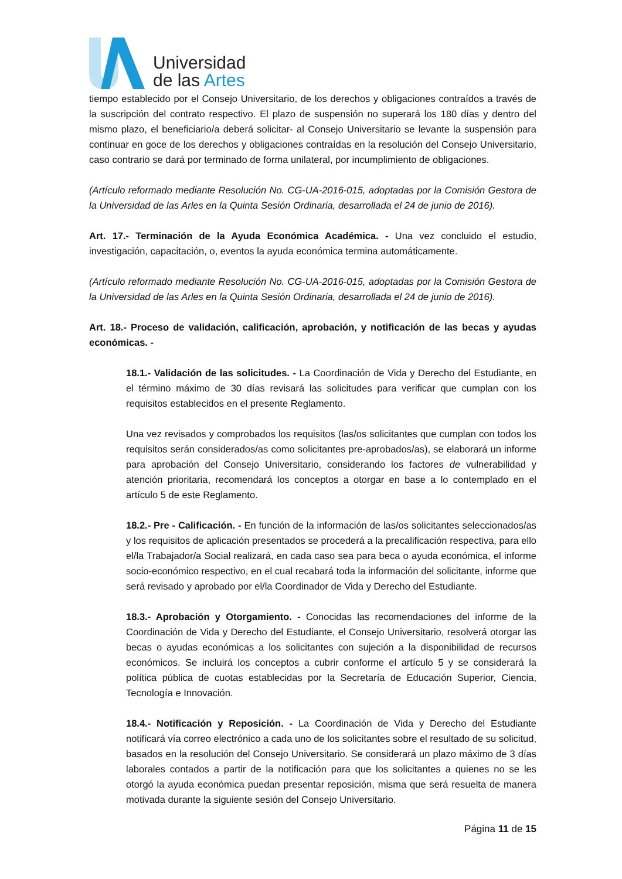Universidad
de las Artes
tiempo establecido por el Consejo Universitario, de los derechos y obligaciones contraídos a través de la suscripción del contrato respectivo. El plazo de suspensión no superará los 180 días y dentro del mismo plazo, el beneficiario/a deberá solicitar- al Consejo Universitario se levante la suspensión para continuar en goce de los derechos y obligaciones contraídas en la resolución del Consejo Universitario, caso contrario se dará por terminado de forma unilateral, por incumplimiento de obligaciones.
(Artículo reformado mediante Resolución No. CG-UA-2016-015, adoptadas por la Comisión Gestora de la Universidad de las Arles en la Quinta Sesión Ordinaria, desarrollada el 24 de junio de 2016).
Art. 17.- Terminación de la Ayuda Económica Académica. - Una vez concluido el estudio, investigación, capacitación, o, eventos la ayuda económica termina automáticamente.
(Artículo reformado mediante Resolución No. CG-UA-2016-015, adoptadas por la Comisión Gestora de la Universidad de las Arles en la Quinta Sesión Ordinaria, desarrollada el 24 de junio de 2016).
Art. 18.- Proceso de validación, calificación, aprobación, y notificación de las becas y ayudas económicas. -
18.1.- Validación de las solicitudes. - La Coordinación de Vida y Derecho del Estudiante, en el término máximo de 30 días revisará las solicitudes para verificar que cumplan con los requisitos establecidos en el presente Reglamento.
Una vez revisados y comprobados los requisitos (las/os solicitantes que cumplan con todos los requisitos serán considerados/as como solicitantes pre-aprobados/as), se elaborará un informe para aprobación del Consejo Universitario, considerando los factores de vulnerabilidad y atención prioritaria, recomendará los conceptos a otorgar en base a lo contemplado en el artículo 5 de este Reglamento.
18.2.- Pre - Calificación. - En función de la información de las/os solicitantes seleccionados/as y los requisitos de aplicación presentados se procederá a la precalificación respectiva, para ello el/la Trabajador/a Social realizará, en cada caso sea para beca o ayuda económica, el informe socio-económico respectivo, en el cual recabará toda la información del solicitante, informe que será revisado y aprobado por el/la Coordinador de Vida y Derecho del Estudiante.
18.3.- Aprobación y Otorgamiento. - Conocidas las recomendaciones del informe de la Coordinación de Vida y Derecho del Estudiante, el Consejo Universitario, resolverá otorgar las becas o ayudas económicas a los solicitantes con sujeción a la disponibilidad de recursos económicos. Se incluirá los conceptos a cubrir conforme el artículo 5 y se considerará la política pública de cuotas establecidas por la Secretaría de Educación Superior, Ciencia, Tecnología e Innovación.
18.4.- Notificación y Reposición. - La Coordinación de Vida y Derecho del Estudiante notificará vía correo electrónico a cada uno de los solicitantes sobre el resultado de su solicitud, basados en la resolución del Consejo Universitario. Se considerará un plazo máximo de 3 días laborales contados a partir de la notificación para que los solicitantes a quienes no se les otorgó la ayuda económica puedan presentar reposición, misma que será resuelta de manera motivada durante la siguiente sesión del Consejo Universitario.
Página 11 de 15